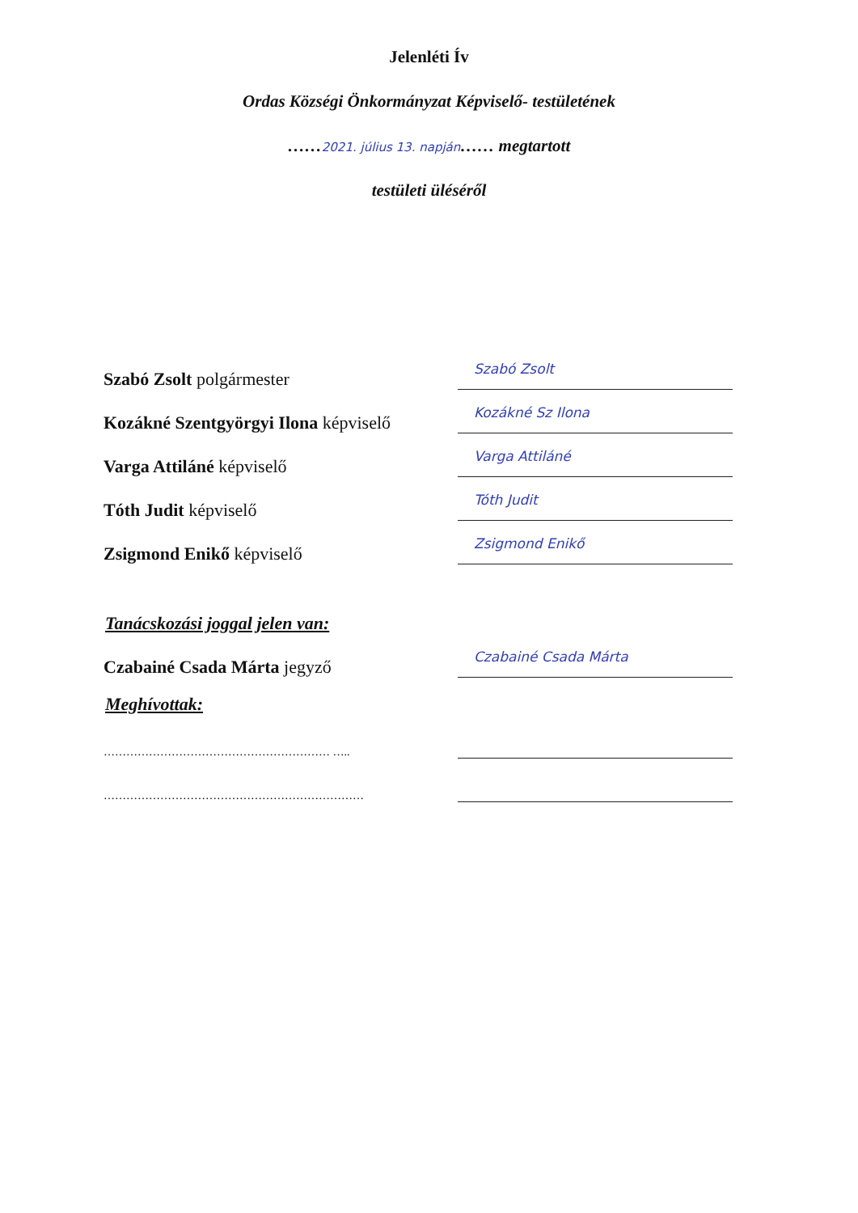Jelenléti Ív
Ordas Községi Önkormányzat Képviselő- testületének
……2021. július 13. napján…… megtartott
testületi üléséről
Szabó Zsolt polgármester
Szabó Zsolt
Kozákné Szentgyörgyi Ilona képviselő
Kozákné Sz Ilona
Varga Attiláné képviselő
Varga Attiláné
Tóth Judit képviselő
Tóth Judit
Zsigmond Enikő képviselő
Zsigmond Enikő
Tanácskozási joggal jelen van:
Czabainé Csada Márta jegyző
Czabainé Csada Márta
Meghívottak:
…………………………………………………… …..
……………………………………………………………